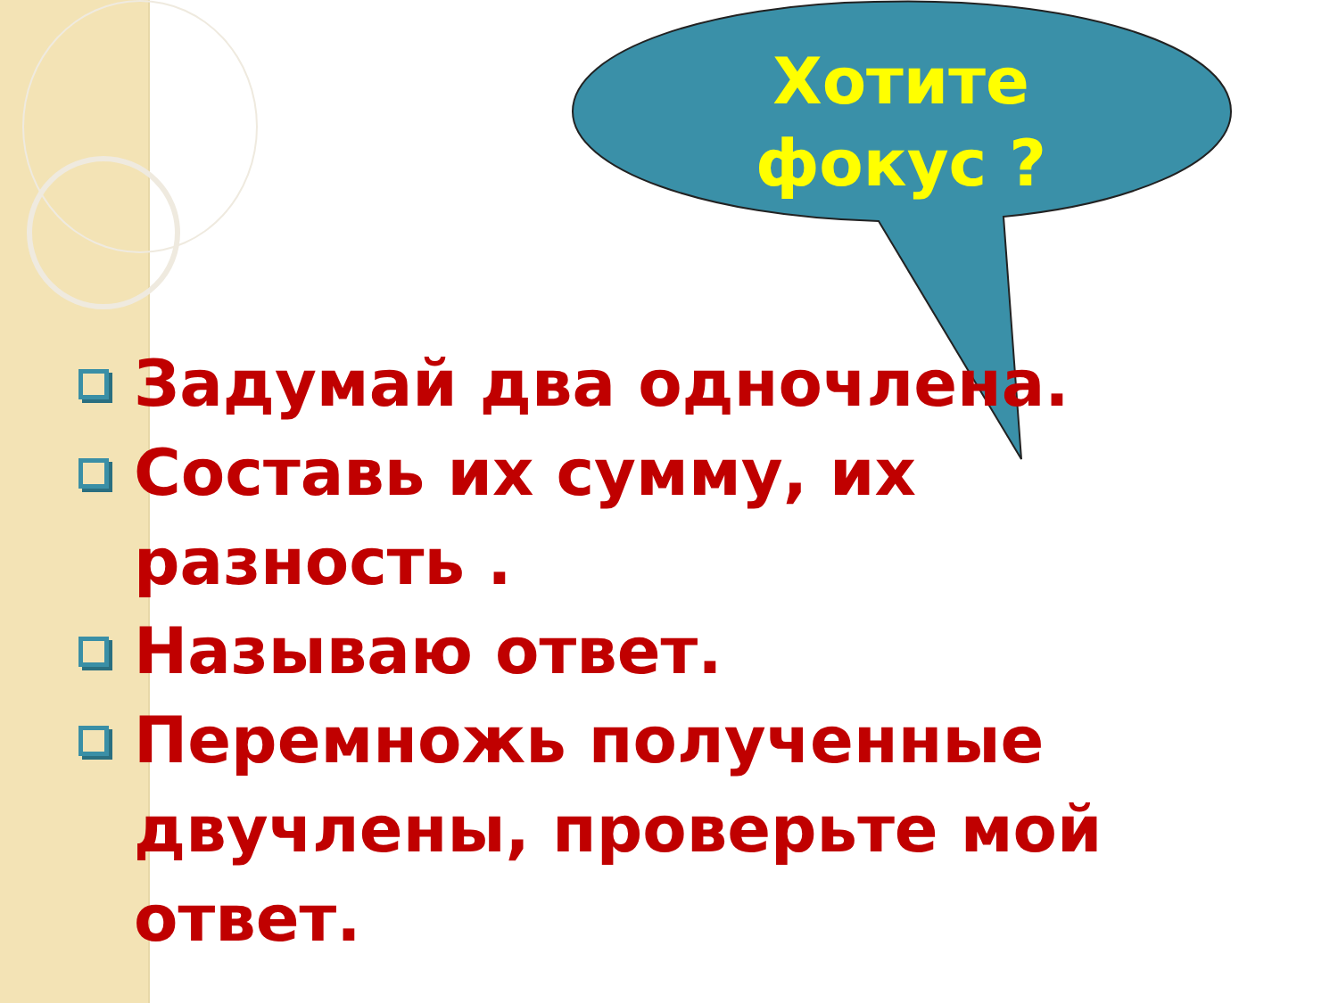Хотите фокус ?
Задумай два одночлена.
Составь их сумму, их разность .
Называю ответ.
Перемножь полученные двучлены, проверьте мой ответ.